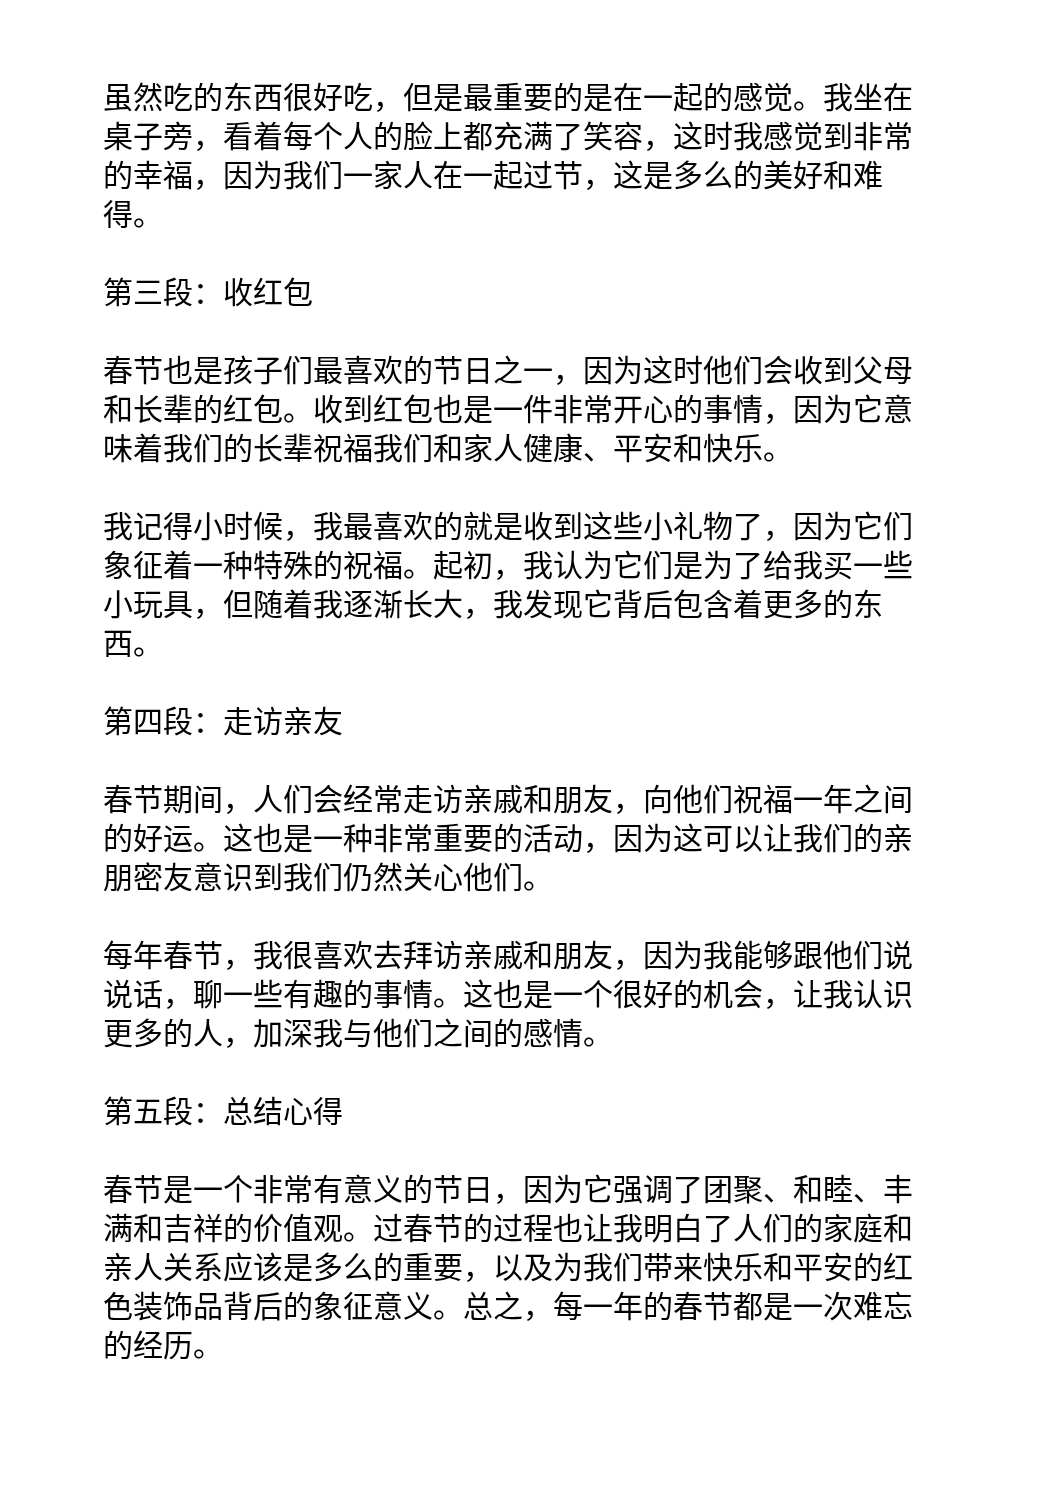虽然吃的东西很好吃，但是最重要的是在一起的感觉。我坐在桌子旁，看着每个人的脸上都充满了笑容，这时我感觉到非常的幸福，因为我们一家人在一起过节，这是多么的美好和难得。
第三段：收红包
春节也是孩子们最喜欢的节日之一，因为这时他们会收到父母和长辈的红包。收到红包也是一件非常开心的事情，因为它意味着我们的长辈祝福我们和家人健康、平安和快乐。
我记得小时候，我最喜欢的就是收到这些小礼物了，因为它们象征着一种特殊的祝福。起初，我认为它们是为了给我买一些小玩具，但随着我逐渐长大，我发现它背后包含着更多的东西。
第四段：走访亲友
春节期间，人们会经常走访亲戚和朋友，向他们祝福一年之间的好运。这也是一种非常重要的活动，因为这可以让我们的亲朋密友意识到我们仍然关心他们。
每年春节，我很喜欢去拜访亲戚和朋友，因为我能够跟他们说说话，聊一些有趣的事情。这也是一个很好的机会，让我认识更多的人，加深我与他们之间的感情。
第五段：总结心得
春节是一个非常有意义的节日，因为它强调了团聚、和睦、丰满和吉祥的价值观。过春节的过程也让我明白了人们的家庭和亲人关系应该是多么的重要，以及为我们带来快乐和平安的红色装饰品背后的象征意义。总之，每一年的春节都是一次难忘的经历。